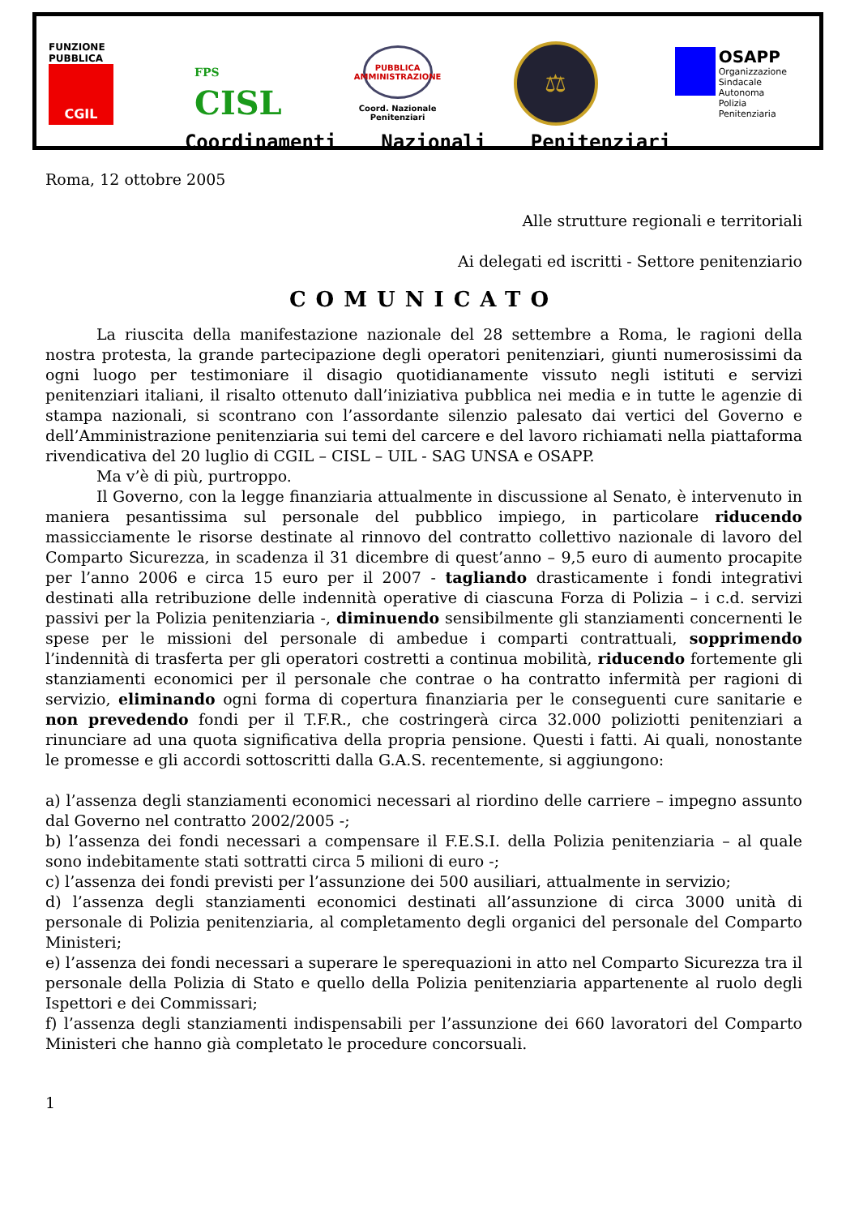FUNZIONE PUBBLICA
CGIL
FPS
CISL
PUBBLICA
AMMINISTRAZIONE
Coord. Nazionale
Penitenziari
⚖
OSAPP
Organizzazione
Sindacale
Autonoma
Polizia
Penitenziaria
Coordinamenti Nazionali Penitenziari
Roma, 12 ottobre 2005
Alle strutture regionali e territoriali
Ai delegati ed iscritti - Settore penitenziario
COMUNICATO
La riuscita della manifestazione nazionale del 28 settembre a Roma, le ragioni della nostra protesta, la grande partecipazione degli operatori penitenziari, giunti numerosissimi da ogni luogo per testimoniare il disagio quotidianamente vissuto negli istituti e servizi penitenziari italiani, il risalto ottenuto dall’iniziativa pubblica nei media e in tutte le agenzie di stampa nazionali, si scontrano con l’assordante silenzio palesato dai vertici del Governo e dell’Amministrazione penitenziaria sui temi del carcere e del lavoro richiamati nella piattaforma rivendicativa del 20 luglio di CGIL – CISL – UIL - SAG UNSA e OSAPP.
Ma v’è di più, purtroppo.
Il Governo, con la legge finanziaria attualmente in discussione al Senato, è intervenuto in maniera pesantissima sul personale del pubblico impiego, in particolare riducendo massicciamente le risorse destinate al rinnovo del contratto collettivo nazionale di lavoro del Comparto Sicurezza, in scadenza il 31 dicembre di quest’anno – 9,5 euro di aumento procapite per l’anno 2006 e circa 15 euro per il 2007 - tagliando drasticamente i fondi integrativi destinati alla retribuzione delle indennità operative di ciascuna Forza di Polizia – i c.d. servizi passivi per la Polizia penitenziaria -, diminuendo sensibilmente gli stanziamenti concernenti le spese per le missioni del personale di ambedue i comparti contrattuali, sopprimendo l’indennità di trasferta per gli operatori costretti a continua mobilità, riducendo fortemente gli stanziamenti economici per il personale che contrae o ha contratto infermità per ragioni di servizio, eliminando ogni forma di copertura finanziaria per le conseguenti cure sanitarie e non prevedendo fondi per il T.F.R., che costringerà circa 32.000 poliziotti penitenziari a rinunciare ad una quota significativa della propria pensione. Questi i fatti. Ai quali, nonostante le promesse e gli accordi sottoscritti dalla G.A.S. recentemente, si aggiungono:
a) l’assenza degli stanziamenti economici necessari al riordino delle carriere – impegno assunto dal Governo nel contratto 2002/2005 -;
b) l’assenza dei fondi necessari a compensare il F.E.S.I. della Polizia penitenziaria – al quale sono indebitamente stati sottratti circa 5 milioni di euro -;
c) l’assenza dei fondi previsti per l’assunzione dei 500 ausiliari, attualmente in servizio;
d) l’assenza degli stanziamenti economici destinati all’assunzione di circa 3000 unità di personale di Polizia penitenziaria, al completamento degli organici del personale del Comparto Ministeri;
e) l’assenza dei fondi necessari a superare le sperequazioni in atto nel Comparto Sicurezza tra il personale della Polizia di Stato e quello della Polizia penitenziaria appartenente al ruolo degli Ispettori e dei Commissari;
f) l’assenza degli stanziamenti indispensabili per l’assunzione dei 660 lavoratori del Comparto Ministeri che hanno già completato le procedure concorsuali.
1